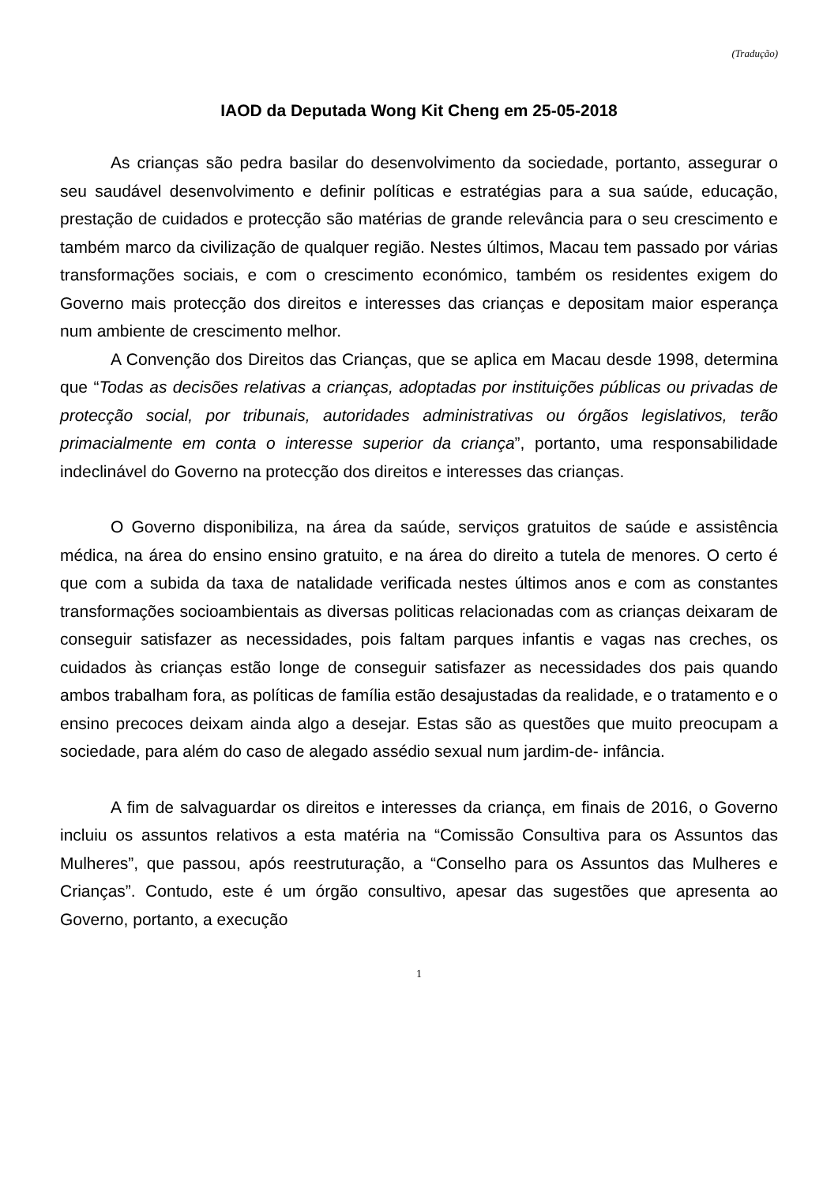(Tradução)
IAOD da Deputada Wong Kit Cheng em 25-05-2018
As crianças são pedra basilar do desenvolvimento da sociedade, portanto, assegurar o seu saudável desenvolvimento e definir políticas e estratégias para a sua saúde, educação, prestação de cuidados e protecção são matérias de grande relevância para o seu crescimento e também marco da civilização de qualquer região. Nestes últimos, Macau tem passado por várias transformações sociais, e com o crescimento económico, também os residentes exigem do Governo mais protecção dos direitos e interesses das crianças e depositam maior esperança num ambiente de crescimento melhor.
A Convenção dos Direitos das Crianças, que se aplica em Macau desde 1998, determina que “Todas as decisões relativas a crianças, adoptadas por instituições públicas ou privadas de protecção social, por tribunais, autoridades administrativas ou órgãos legislativos, terão primacialmente em conta o interesse superior da criança”, portanto, uma responsabilidade indeclinável do Governo na protecção dos direitos e interesses das crianças.
O Governo disponibiliza, na área da saúde, serviços gratuitos de saúde e assistência médica, na área do ensino ensino gratuito, e na área do direito a tutela de menores. O certo é que com a subida da taxa de natalidade verificada nestes últimos anos e com as constantes transformações socioambientais as diversas politicas relacionadas com as crianças deixaram de conseguir satisfazer as necessidades, pois faltam parques infantis e vagas nas creches, os cuidados às crianças estão longe de conseguir satisfazer as necessidades dos pais quando ambos trabalham fora, as políticas de família estão desajustadas da realidade, e o tratamento e o ensino precoces deixam ainda algo a desejar. Estas são as questões que muito preocupam a sociedade, para além do caso de alegado assédio sexual num jardim-de- infância.
A fim de salvaguardar os direitos e interesses da criança, em finais de 2016, o Governo incluiu os assuntos relativos a esta matéria na “Comissão Consultiva para os Assuntos das Mulheres”, que passou, após reestruturação, a “Conselho para os Assuntos das Mulheres e Crianças”. Contudo, este é um órgão consultivo, apesar das sugestões que apresenta ao Governo, portanto, a execução
1